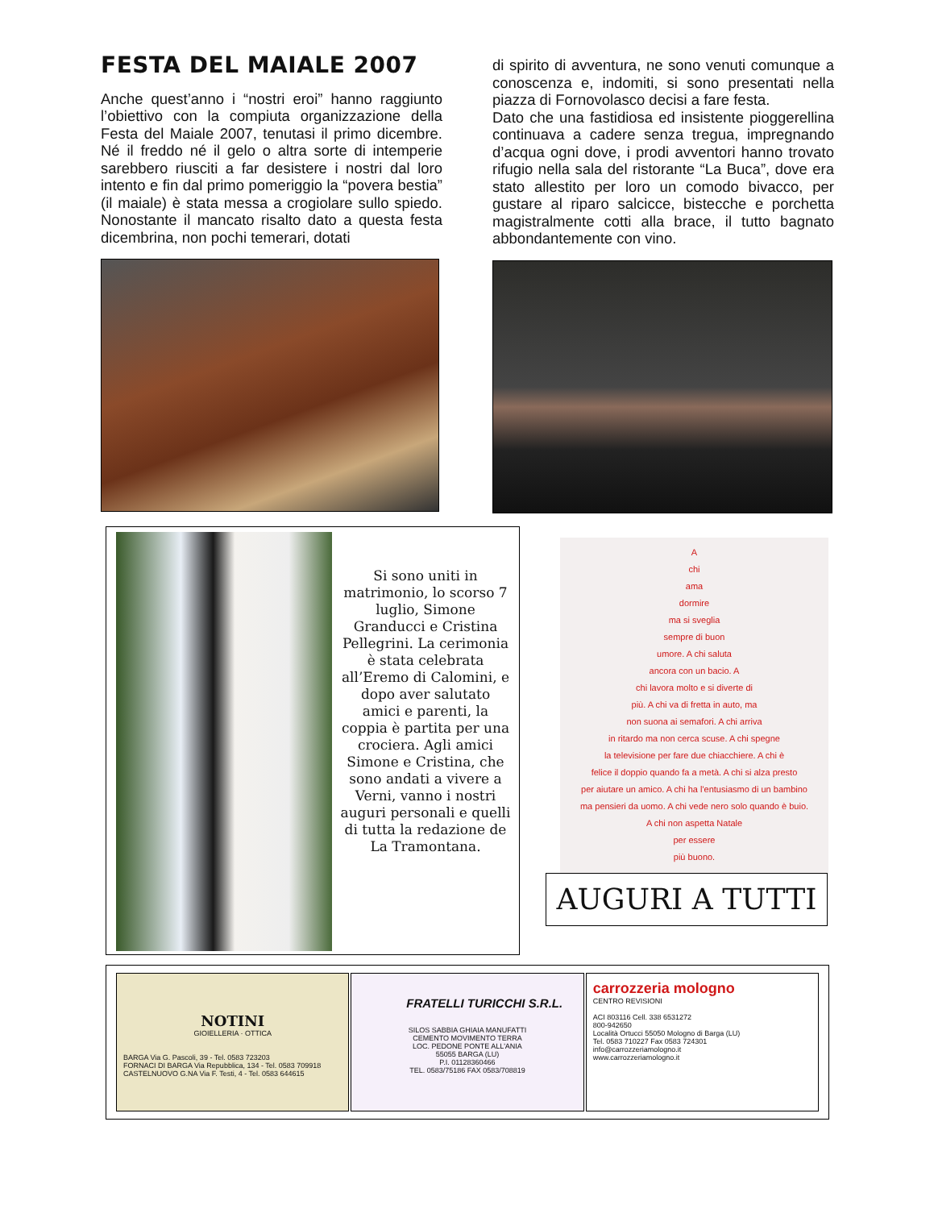FESTA DEL MAIALE 2007
Anche quest’anno i “nostri eroi” hanno raggiunto l’obiettivo con la compiuta organizzazione della Festa del Maiale 2007, tenutasi il primo dicembre. Né il freddo né il gelo o altra sorte di intemperie sarebbero riusciti a far desistere i nostri dal loro intento e fin dal primo pomeriggio la “povera bestia” (il maiale) è stata messa a crogiolare sullo spiedo. Nonostante il mancato risalto dato a questa festa dicembrina, non pochi temerari, dotati
di spirito di avventura, ne sono venuti comunque a conoscenza e, indomiti, si sono presentati nella piazza di Fornovolasco decisi a fare festa.
Dato che una fastidiosa ed insistente pioggerellina continuava a cadere senza tregua, impregnando d’acqua ogni dove, i prodi avventori hanno trovato rifugio nella sala del ristorante “La Buca”, dove era stato allestito per loro un comodo bivacco, per gustare al riparo salcicce, bistecche e porchetta magistralmente cotti alla brace, il tutto bagnato abbondantemente con vino.
Si sono uniti in matrimonio, lo scorso 7 luglio, Simone Granducci e Cristina Pellegrini. La cerimonia è stata celebrata all’Eremo di Calomini, e dopo aver salutato amici e parenti, la coppia è partita per una crociera. Agli amici Simone e Cristina, che sono andati a vivere a Verni, vanno i nostri auguri personali e quelli di tutta la redazione de La Tramontana.
A
chi
ama
dormire
ma si sveglia
sempre di buon
umore. A chi saluta
ancora con un bacio. A
chi lavora molto e si diverte di
più. A chi va di fretta in auto, ma
non suona ai semafori. A chi arriva
in ritardo ma non cerca scuse. A chi spegne
la televisione per fare due chiacchiere. A chi è
felice il doppio quando fa a metà. A chi si alza presto
per aiutare un amico. A chi ha l'entusiasmo di un bambino
ma pensieri da uomo. A chi vede nero solo quando è buio.
A chi non aspetta Natale
per essere
più buono.
AUGURI A TUTTI
NOTINI
GIOIELLERIA · OTTICA
BARGA Via G. Pascoli, 39 - Tel. 0583 723203
FORNACI DI BARGA Via Repubblica, 134 - Tel. 0583 709918
CASTELNUOVO G.NA Via F. Testi, 4 - Tel. 0583 644615
FRATELLI TURICCHI S.R.L.
SILOS SABBIA GHIAIA MANUFATTI
CEMENTO MOVIMENTO TERRA
LOC. PEDONE PONTE ALL'ANIA
55055 BARGA (LU)
P.I. 01128360466
TEL. 0583/75186 FAX 0583/708819
carrozzeria mologno
CENTRO REVISIONI
ACI 803116 Cell. 338 6531272
800-942650
Località Ortucci 55050 Mologno di Barga (LU)
Tel. 0583 710227 Fax 0583 724301
info@carrozzeriamologno.it
www.carrozzeriamologno.it